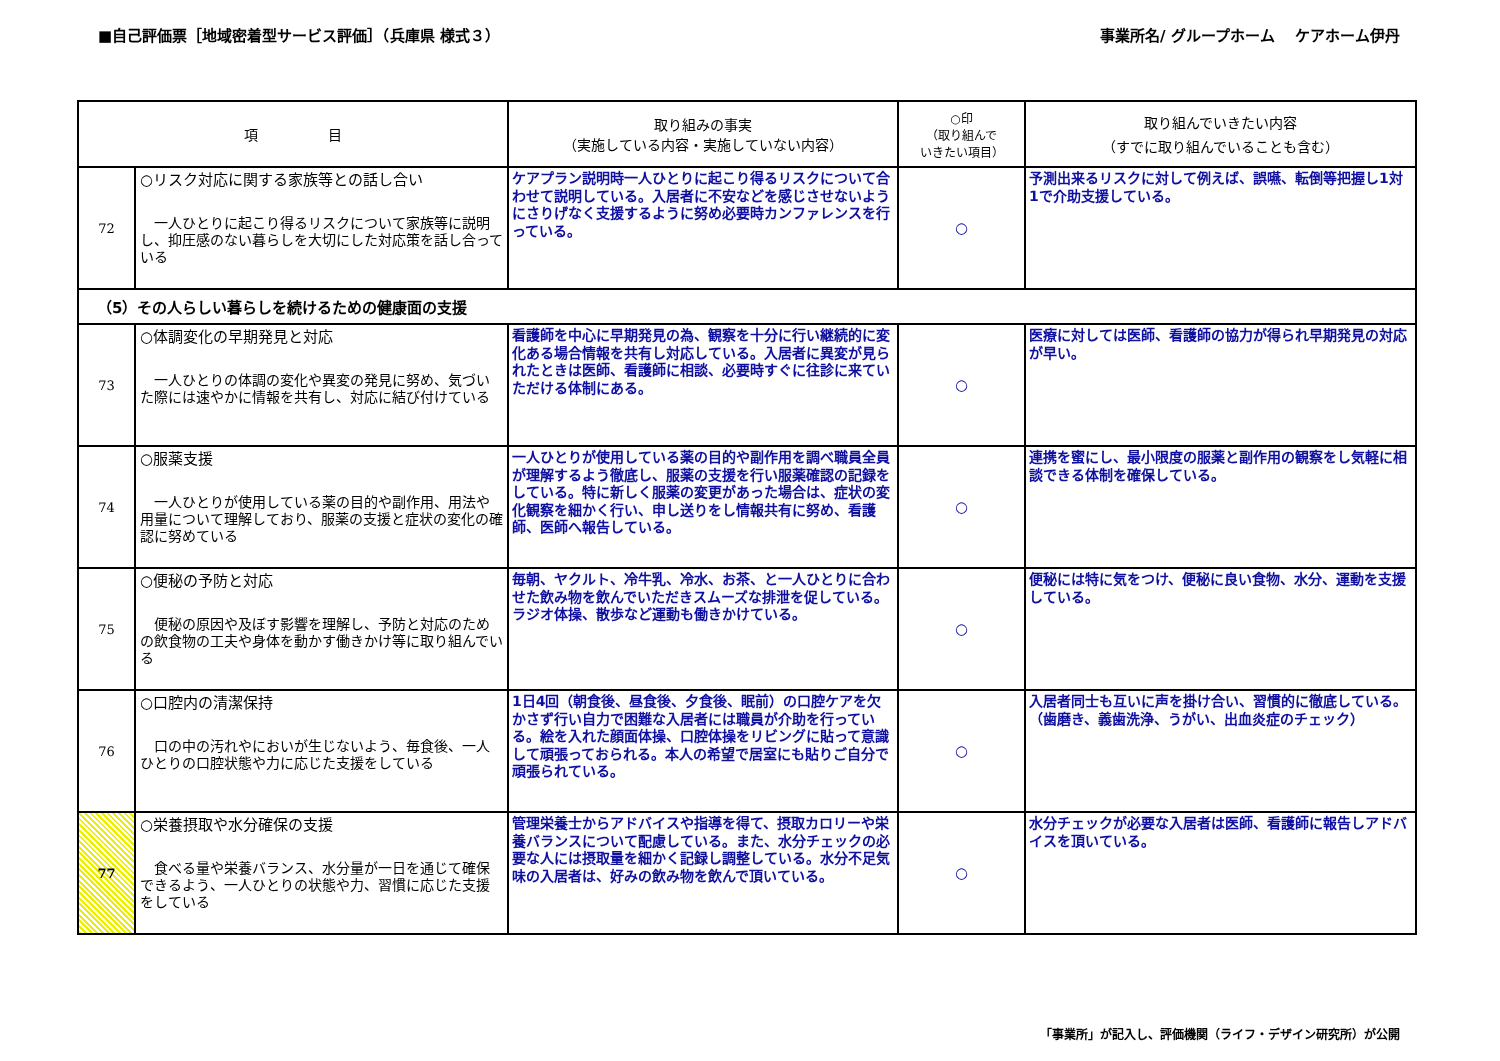■自己評価票［地域密着型サービス評価］（兵庫県 様式３） 事業所名/ グループホーム　 ケアホーム伊丹
| 項 目 | | 取り組みの事実 （実施している内容・実施していない内容） | ○印 （取り組んで いきたい項目） | 取り組んでいきたい内容 （すでに取り組んでいることも含む） |
| --- | --- | --- | --- | --- |
| 72 | ○リスク対応に関する家族等との話し合い 一人ひとりに起こり得るリスクについて家族等に説明し、抑圧感のない暮らしを大切にした対応策を話し合っている | ケアプラン説明時一人ひとりに起こり得るリスクについて合わせて説明している。入居者に不安などを感じさせないようにさりげなく支援するように努め必要時カンファレンスを行っている。 | ○ | 予測出来るリスクに対して例えば、誤嚥、転倒等把握し1対1で介助支援している。 |
| （5）その人らしい暮らしを続けるための健康面の支援 | | | | |
| 73 | ○体調変化の早期発見と対応 一人ひとりの体調の変化や異変の発見に努め、気づいた際には速やかに情報を共有し、対応に結び付けている | 看護師を中心に早期発見の為、観察を十分に行い継続的に変化ある場合情報を共有し対応している。入居者に異変が見られたときは医師、看護師に相談、必要時すぐに往診に来ていただける体制にある。 | ○ | 医療に対しては医師、看護師の協力が得られ早期発見の対応が早い。 |
| 74 | ○服薬支援 一人ひとりが使用している薬の目的や副作用、用法や用量について理解しており、服薬の支援と症状の変化の確認に努めている | 一人ひとりが使用している薬の目的や副作用を調べ職員全員が理解するよう徹底し、服薬の支援を行い服薬確認の記録をしている。特に新しく服薬の変更があった場合は、症状の変化観察を細かく行い、申し送りをし情報共有に努め、看護師、医師へ報告している。 | ○ | 連携を蜜にし、最小限度の服薬と副作用の観察をし気軽に相談できる体制を確保している。 |
| 75 | ○便秘の予防と対応 便秘の原因や及ぼす影響を理解し、予防と対応のための飲食物の工夫や身体を動かす働きかけ等に取り組んでいる | 毎朝、ヤクルト、冷牛乳、冷水、お茶、と一人ひとりに合わせた飲み物を飲んでいただきスムーズな排泄を促している。ラジオ体操、散歩など運動も働きかけている。 | ○ | 便秘には特に気をつけ、便秘に良い食物、水分、運動を支援している。 |
| 76 | ○口腔内の清潔保持 口の中の汚れやにおいが生じないよう、毎食後、一人ひとりの口腔状態や力に応じた支援をしている | 1日4回（朝食後、昼食後、夕食後、眠前）の口腔ケアを欠かさず行い自力で困難な入居者には職員が介助を行っている。絵を入れた顔面体操、口腔体操をリビングに貼って意識して頑張っておられる。本人の希望で居室にも貼りご自分で頑張られている。 | ○ | 入居者同士も互いに声を掛け合い、習慣的に徹底している。（歯磨き、義歯洗浄、うがい、出血炎症のチェック） |
| 77 | ○栄養摂取や水分確保の支援 食べる量や栄養バランス、水分量が一日を通じて確保できるよう、一人ひとりの状態や力、習慣に応じた支援をしている | 管理栄養士からアドバイスや指導を得て、摂取カロリーや栄養バランスについて配慮している。また、水分チェックの必要な人には摂取量を細かく記録し調整している。水分不足気味の入居者は、好みの飲み物を飲んで頂いている。 | ○ | 水分チェックが必要な入居者は医師、看護師に報告しアドバイスを頂いている。 |
「事業所」が記入し、評価機関（ライフ・デザイン研究所）が公開